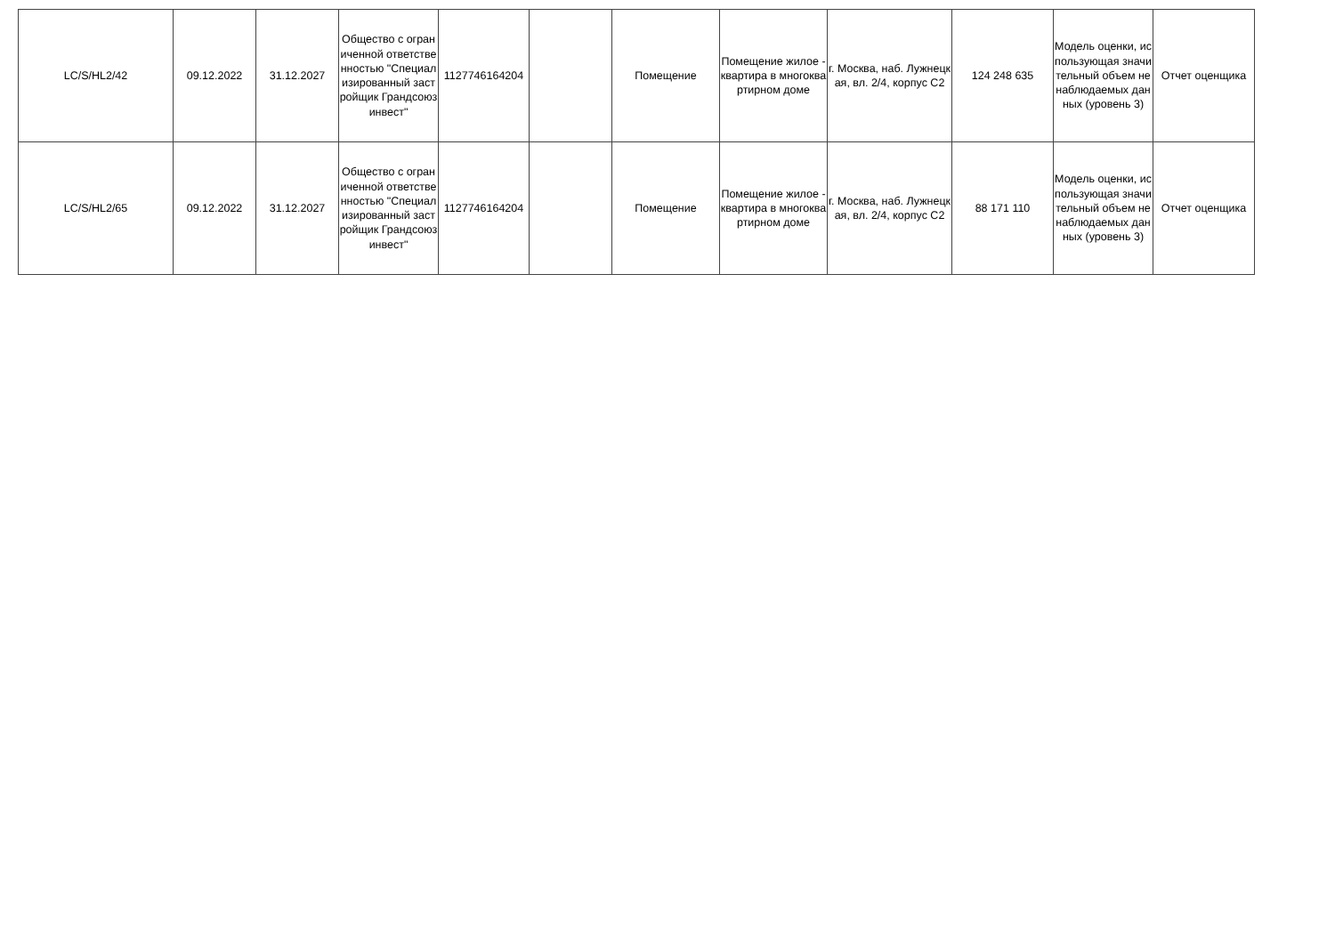| LC/S/HL2/42 | 09.12.2022 | 31.12.2027 | Общество с ограниченной ответственностью "Специализированный застройщик Грандсоюзинвест" | 1127746164204 | | Помещение | Помещение жилое - квартира в многоквартирном доме | г. Москва, наб. Лужнецкая, вл. 2/4, корпус С2 | 124 248 635 | Модель оценки, использующая значительный объем ненаблюдаемых данных (уровень 3) | Отчет оценщика |
| LC/S/HL2/65 | 09.12.2022 | 31.12.2027 | Общество с ограниченной ответственностью "Специализированный застройщик Грандсоюзинвест" | 1127746164204 | | Помещение | Помещение жилое - квартира в многоквартирном доме | г. Москва, наб. Лужнецкая, вл. 2/4, корпус С2 | 88 171 110 | Модель оценки, использующая значительный объем ненаблюдаемых данных (уровень 3) | Отчет оценщика |